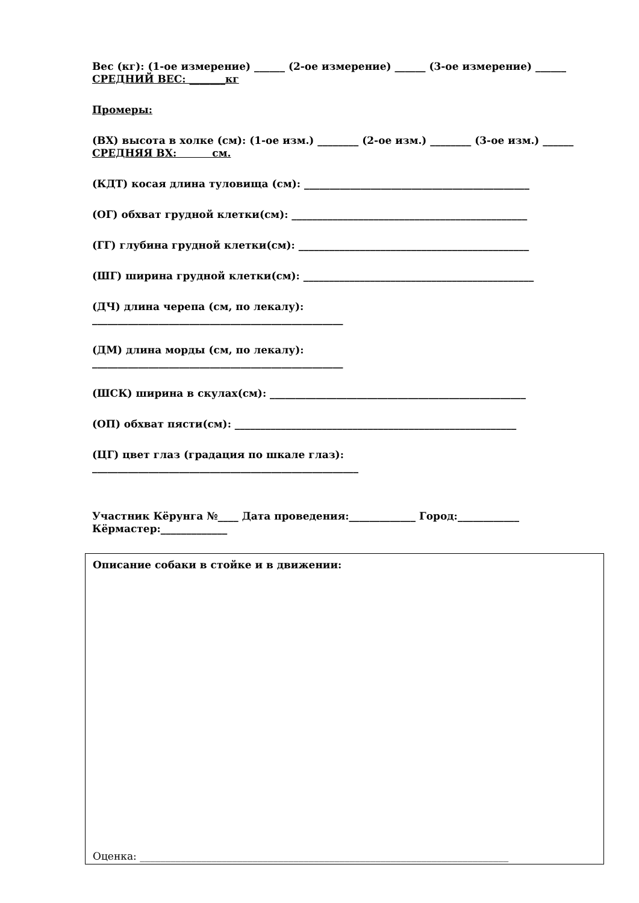Вес (кг): (1-ое измерение) ______ (2-ое измерение) ______ (3-ое измерение) ______ СРЕДНИЙ ВЕС: _______кг
Промеры:
(ВХ) высота в холке (см): (1-ое изм.) ________ (2-ое изм.) ________ (3-ое изм.) ______ СРЕДНЯЯ ВХ: см.
(КДТ) косая длина туловища (см): ____________________________________________
(ОГ) обхват грудной клетки(см): ______________________________________________
(ГГ) глубина грудной клетки(см): _____________________________________________
(ШГ) ширина грудной клетки(см): _____________________________________________
(ДЧ) длина черепа (см, по лекалу):
_________________________________________________
(ДМ) длина морды (см, по лекалу):
_________________________________________________
(ШСК) ширина в скулах(см): __________________________________________________
(ОП) обхват пясти(см): _______________________________________________________
(ЦГ) цвет глаз (градация по шкале глаз):
____________________________________________________
Участник Кёрунга №____ Дата проведения:_____________ Город:____________ Кёрмастер:_____________
Описание собаки в стойке и в движении:
Оценка: ________________________________________________________________________